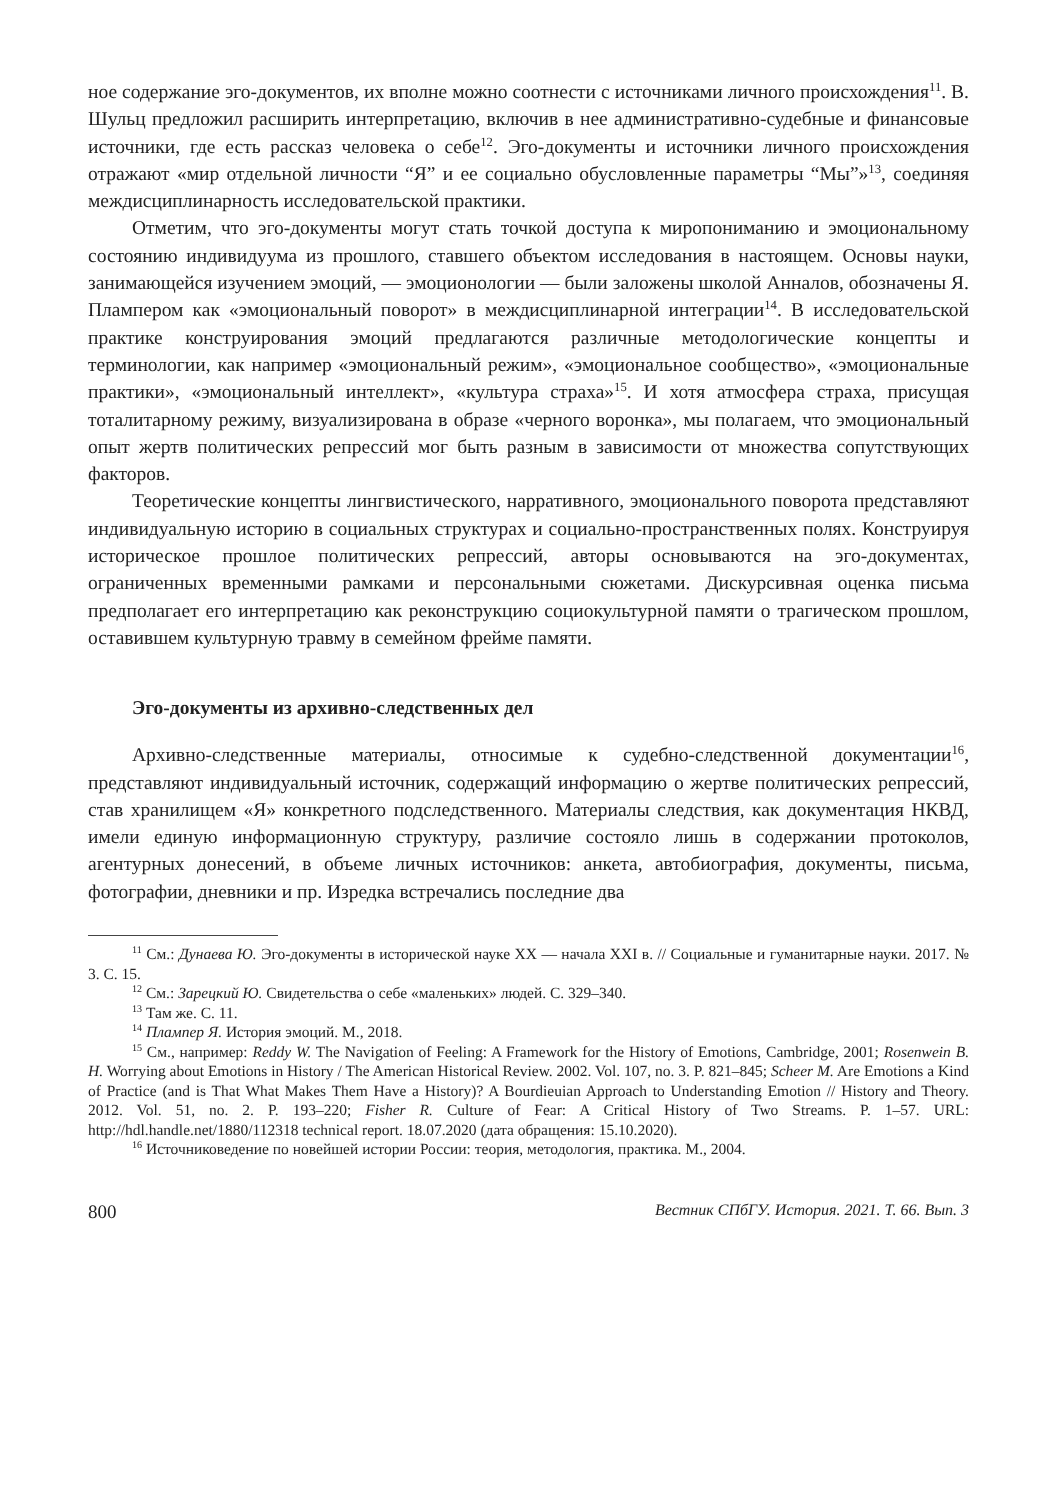ное содержание эго-документов, их вполне можно соотнести с источниками личного происхождения<sup>11</sup>. В. Шульц предложил расширить интерпретацию, включив в нее административно-судебные и финансовые источники, где есть рассказ человека о себе<sup>12</sup>. Эго-документы и источники личного происхождения отражают «мир отдельной личности “Я” и ее социально обусловленные параметры “Мы”»<sup>13</sup>, соединяя междисциплинарность исследовательской практики.
Отметим, что эго-документы могут стать точкой доступа к миропониманию и эмоциональному состоянию индивидуума из прошлого, ставшего объектом исследования в настоящем. Основы науки, занимающейся изучением эмоций, — эмоционологии — были заложены школой Анналов, обозначены Я. Плампером как «эмоциональный поворот» в междисциплинарной интеграции<sup>14</sup>. В исследовательской практике конструирования эмоций предлагаются различные методологические концепты и терминологии, как например «эмоциональный режим», «эмоциональное сообщество», «эмоциональные практики», «эмоциональный интеллект», «культура страха»<sup>15</sup>. И хотя атмосфера страха, присущая тоталитарному режиму, визуализирована в образе «черного воронка», мы полагаем, что эмоциональный опыт жертв политических репрессий мог быть разным в зависимости от множества сопутствующих факторов.
Теоретические концепты лингвистического, нарративного, эмоционального поворота представляют индивидуальную историю в социальных структурах и социально-пространственных полях. Конструируя историческое прошлое политических репрессий, авторы основываются на эго-документах, ограниченных временными рамками и персональными сюжетами. Дискурсивная оценка письма предполагает его интерпретацию как реконструкцию социокультурной памяти о трагическом прошлом, оставившем культурную травму в семейном фрейме памяти.
Эго-документы из архивно-следственных дел
Архивно-следственные материалы, относимые к судебно-следственной документации<sup>16</sup>, представляют индивидуальный источник, содержащий информацию о жертве политических репрессий, став хранилищем «Я» конкретного подследственного. Материалы следствия, как документация НКВД, имели единую информационную структуру, различие состояло лишь в содержании протоколов, агентурных донесений, в объеме личных источников: анкета, автобиография, документы, письма, фотографии, дневники и пр. Изредка встречались последние два
<sup>11</sup> См.: Дунаева Ю. Эго-документы в исторической науке XX — начала XXI в. // Социальные и гуманитарные науки. 2017. № 3. С. 15.
<sup>12</sup> См.: Зарецкий Ю. Свидетельства о себе «маленьких» людей. С. 329–340.
<sup>13</sup> Там же. С. 11.
<sup>14</sup> Плампер Я. История эмоций. М., 2018.
<sup>15</sup> См., например: Reddy W. The Navigation of Feeling: A Framework for the History of Emotions, Cambridge, 2001; Rosenwein B. H. Worrying about Emotions in History / The American Historical Review. 2002. Vol. 107, no. 3. P. 821–845; Scheer M. Are Emotions a Kind of Practice (and is That What Makes Them Have a History)? A Bourdieuian Approach to Understanding Emotion // History and Theory. 2012. Vol. 51, no. 2. P. 193–220; Fisher R. Culture of Fear: A Critical History of Two Streams. P. 1–57. URL: http://hdl.handle.net/1880/112318 technical report. 18.07.2020 (дата обращения: 15.10.2020).
<sup>16</sup> Источниковедение по новейшей истории России: теория, методология, практика. М., 2004.
800 Вестник СПбГУ. История. 2021. Т. 66. Вып. 3